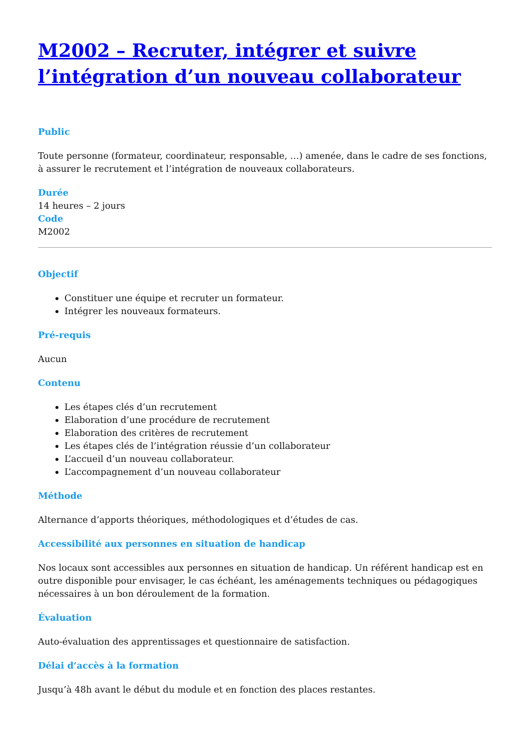M2002 – Recruter, intégrer et suivre l’intégration d’un nouveau collaborateur
Public
Toute personne (formateur, coordinateur, responsable, …) amenée, dans le cadre de ses fonctions, à assurer le recrutement et l’intégration de nouveaux collaborateurs.
Durée
14 heures – 2 jours
Code
M2002
Objectif
Constituer une équipe et recruter un formateur.
Intégrer les nouveaux formateurs.
Pré-requis
Aucun
Contenu
Les étapes clés d’un recrutement
Elaboration d’une procédure de recrutement
Elaboration des critères de recrutement
Les étapes clés de l’intégration réussie d’un collaborateur
L’accueil d’un nouveau collaborateur.
L’accompagnement d’un nouveau collaborateur
Méthode
Alternance d’apports théoriques, méthodologiques et d’études de cas.
Accessibilité aux personnes en situation de handicap
Nos locaux sont accessibles aux personnes en situation de handicap. Un référent handicap est en outre disponible pour envisager, le cas échéant, les aménagements techniques ou pédagogiques nécessaires à un bon déroulement de la formation.
Évaluation
Auto-évaluation des apprentissages et questionnaire de satisfaction.
Délai d’accès à la formation
Jusqu’à 48h avant le début du module et en fonction des places restantes.